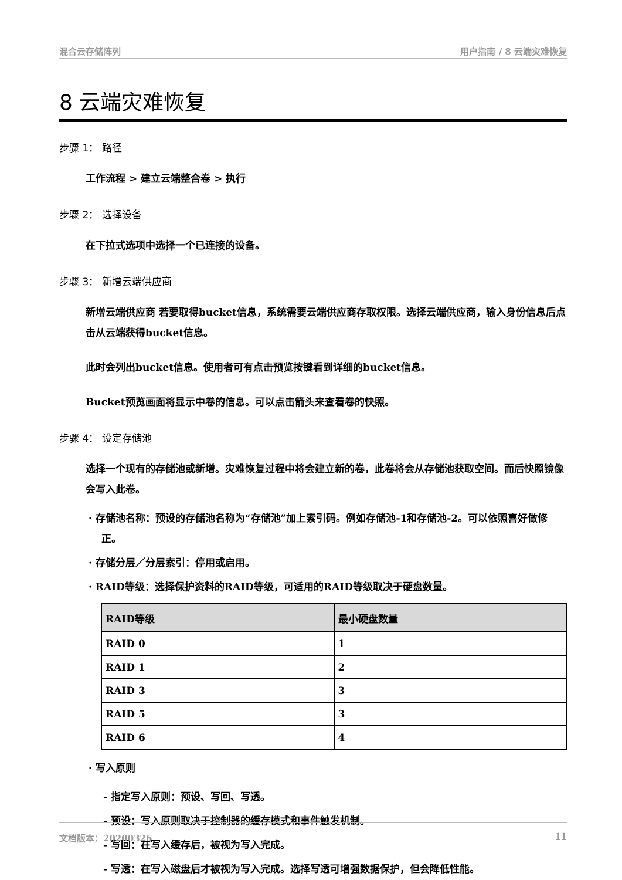混合云存储阵列 用户指南 / 8 云端灾难恢复
8 云端灾难恢复
步骤 1： 路径
工作流程 > 建立云端整合卷 > 执行
步骤 2： 选择设备
在下拉式选项中选择一个已连接的设备。
步骤 3： 新增云端供应商
新增云端供应商 若要取得bucket信息，系统需要云端供应商存取权限。选择云端供应商，输入身份信息后点击从云端获得bucket信息。
此时会列出bucket信息。使用者可有点击预览按键看到详细的bucket信息。
Bucket预览画面将显示中卷的信息。可以点击箭头来查看卷的快照。
步骤 4： 设定存储池
选择一个现有的存储池或新增。灾难恢复过程中将会建立新的卷，此卷将会从存储池获取空间。而后快照镜像会写入此卷。
· 存储池名称：预设的存储池名称为“存储池”加上索引码。例如存储池-1和存储池-2。可以依照喜好做修正。
· 存储分层／分层索引：停用或启用。
· RAID等级：选择保护资料的RAID等级，可适用的RAID等级取决于硬盘数量。
| RAID等级 | 最小硬盘数量 |
| --- | --- |
| RAID 0 | 1 |
| RAID 1 | 2 |
| RAID 3 | 3 |
| RAID 5 | 3 |
| RAID 6 | 4 |
· 写入原则
- 指定写入原则：预设、写回、写透。
- 预设：写入原则取决于控制器的缓存模式和事件触发机制。
- 写回：在写入缓存后，被视为写入完成。
- 写透：在写入磁盘后才被视为写入完成。选择写透可增强数据保护，但会降低性能。
文档版本：20200326 11